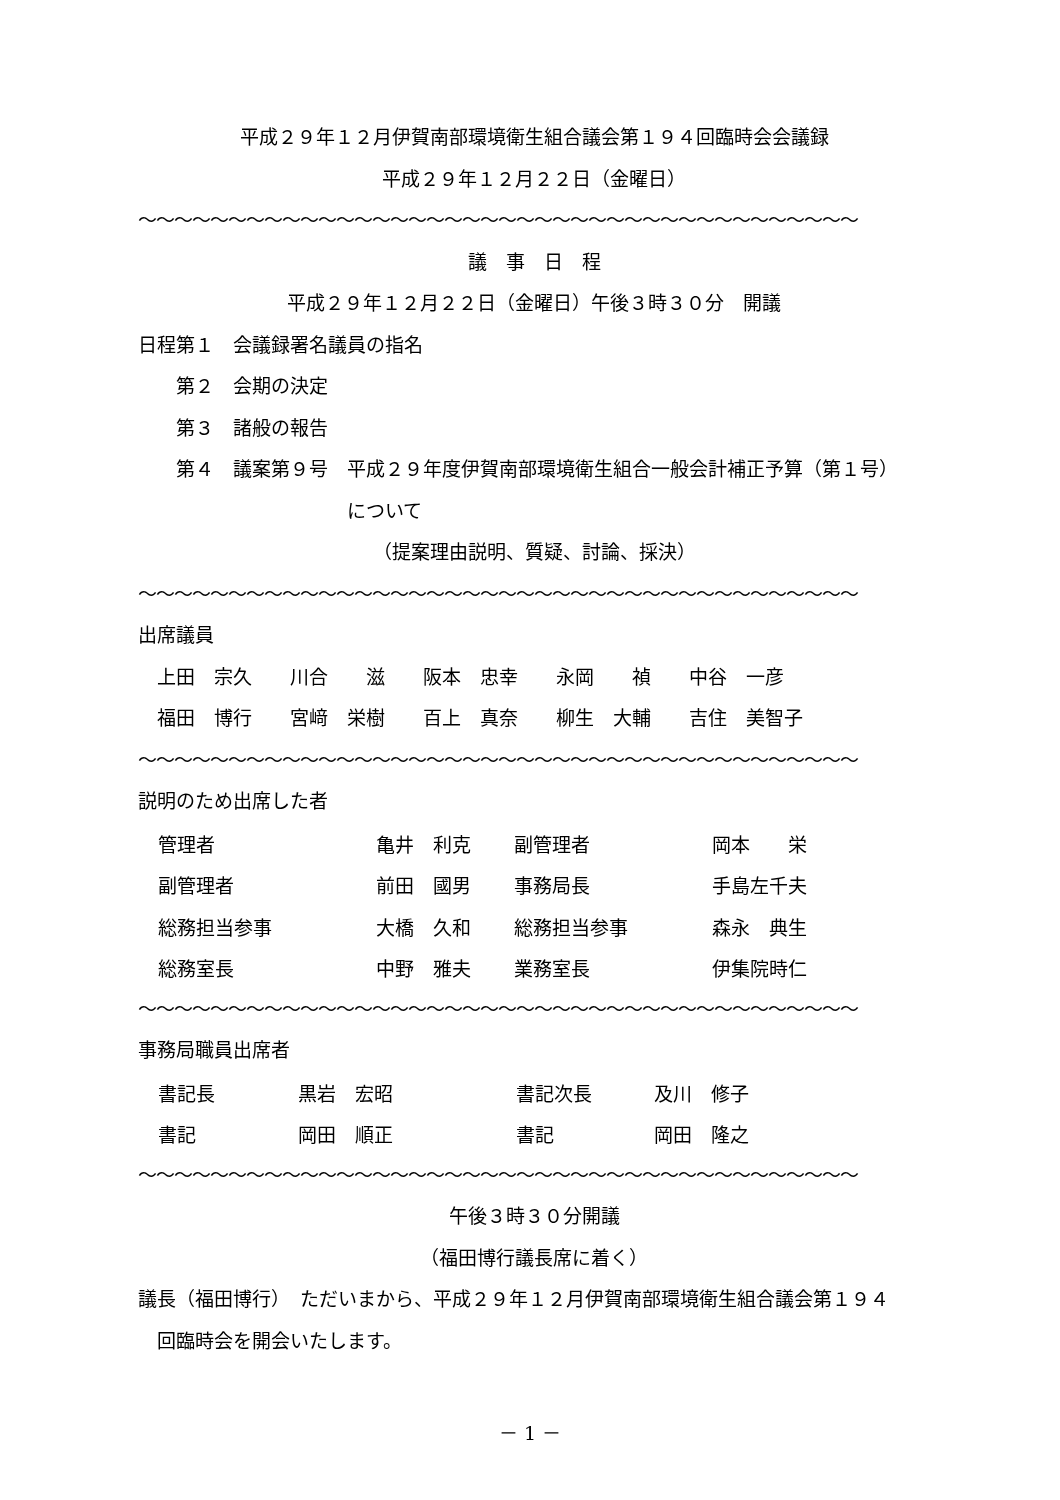平成２９年１２月伊賀南部環境衛生組合議会第１９４回臨時会会議録
平成２９年１２月２２日（金曜日）
〜〜〜〜〜〜〜〜〜〜〜〜〜〜〜〜〜〜〜〜〜〜〜〜〜〜〜〜〜〜〜〜〜〜〜〜〜〜〜〜
議　事　日　程
平成２９年１２月２２日（金曜日）午後３時３０分　開議
日程第１　会議録署名議員の指名
　　第２　会期の決定
　　第３　諸般の報告
　　第４　議案第９号　平成２９年度伊賀南部環境衛生組合一般会計補正予算（第１号）
　　　　　　　　　　　について
（提案理由説明、質疑、討論、採決）
〜〜〜〜〜〜〜〜〜〜〜〜〜〜〜〜〜〜〜〜〜〜〜〜〜〜〜〜〜〜〜〜〜〜〜〜〜〜〜〜
出席議員
　上田　宗久　　川合　　滋　　阪本　忠幸　　永岡　　禎　　中谷　一彦
　福田　博行　　宮﨑　栄樹　　百上　真奈　　柳生　大輔　　吉住　美智子
〜〜〜〜〜〜〜〜〜〜〜〜〜〜〜〜〜〜〜〜〜〜〜〜〜〜〜〜〜〜〜〜〜〜〜〜〜〜〜〜
説明のため出席した者
| 管理者 | 亀井 利克 | 副管理者 | 岡本 栄 |
| 副管理者 | 前田 國男 | 事務局長 | 手島左千夫 |
| 総務担当参事 | 大橋 久和 | 総務担当参事 | 森永 典生 |
| 総務室長 | 中野 雅夫 | 業務室長 | 伊集院時仁 |
〜〜〜〜〜〜〜〜〜〜〜〜〜〜〜〜〜〜〜〜〜〜〜〜〜〜〜〜〜〜〜〜〜〜〜〜〜〜〜〜
事務局職員出席者
| 書記長 | 黒岩 宏昭 | 書記次長 | 及川 修子 |
| 書記 | 岡田 順正 | 書記 | 岡田 隆之 |
〜〜〜〜〜〜〜〜〜〜〜〜〜〜〜〜〜〜〜〜〜〜〜〜〜〜〜〜〜〜〜〜〜〜〜〜〜〜〜〜
午後３時３０分開議
（福田博行議長席に着く）
議長（福田博行）　ただいまから、平成２９年１２月伊賀南部環境衛生組合議会第１９４
　回臨時会を開会いたします。
－ 1 －